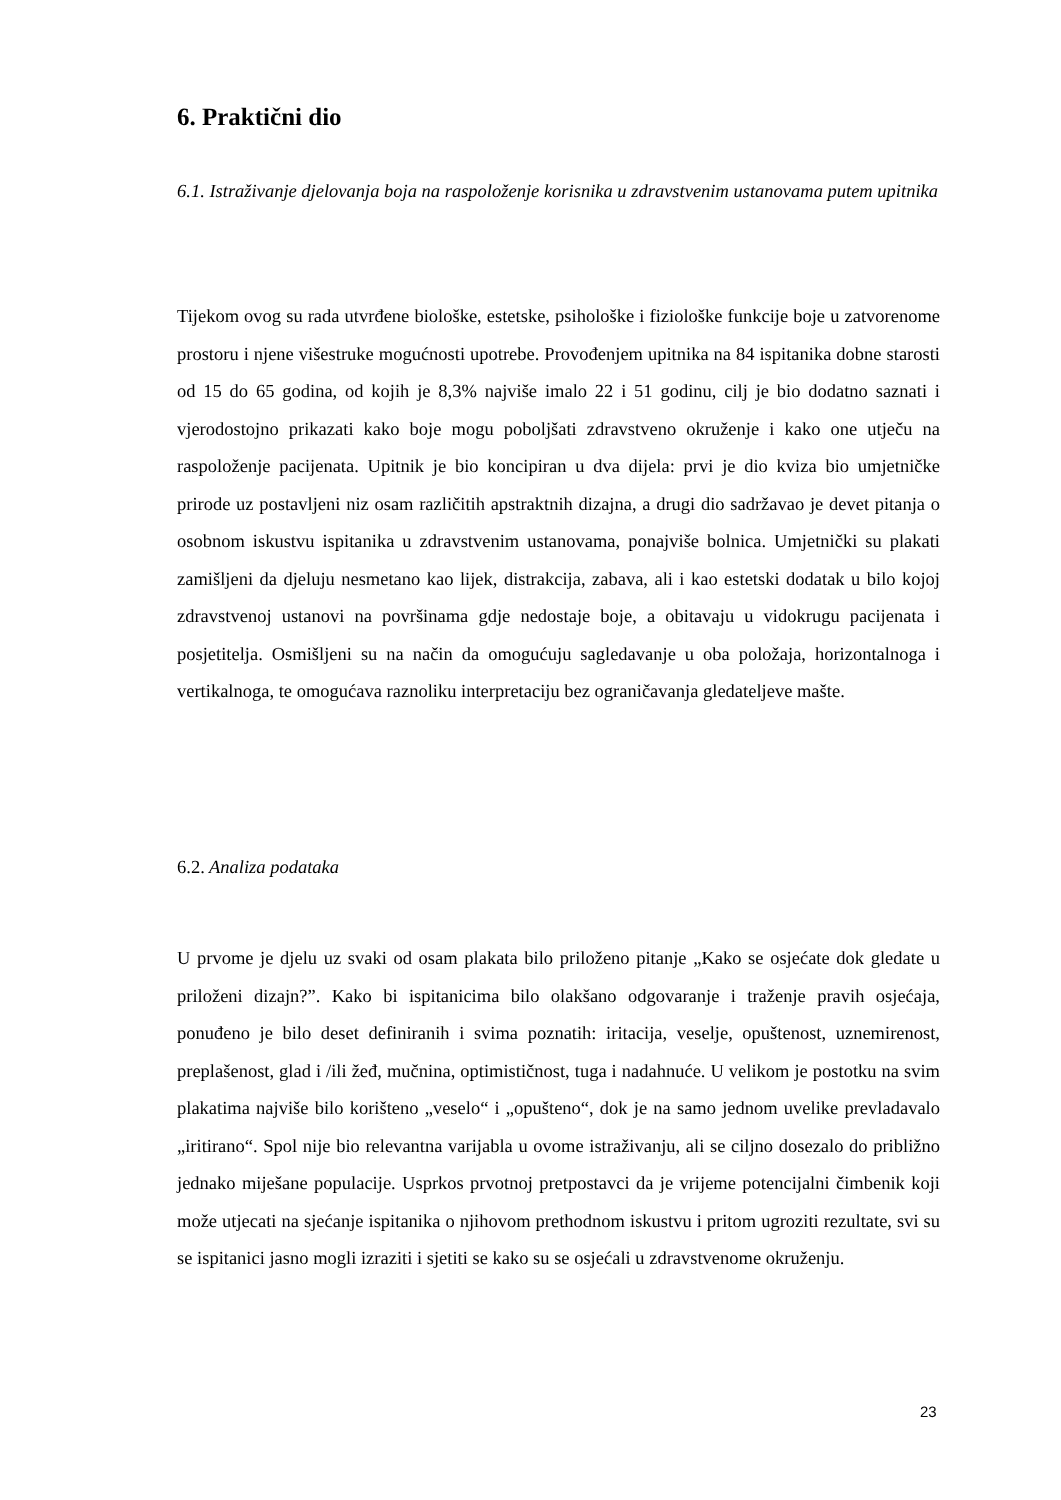6. Praktični dio
6.1. Istraživanje djelovanja boja na raspoloženje korisnika u zdravstvenim ustanovama putem upitnika
Tijekom ovog su rada utvrđene biološke, estetske, psihološke i fiziološke funkcije boje u zatvorenome prostoru i njene višestruke mogućnosti upotrebe. Provođenjem upitnika na 84 ispitanika dobne starosti od 15 do 65 godina, od kojih je 8,3% najviše imalo 22 i 51 godinu, cilj je bio dodatno saznati i vjerodostojno prikazati kako boje mogu poboljšati zdravstveno okruženje i kako one utječu na raspoloženje pacijenata. Upitnik je bio koncipiran u dva dijela: prvi je dio kviza bio umjetničke prirode uz postavljeni niz osam različitih apstraktnih dizajna, a drugi dio sadržavao je devet pitanja o osobnom iskustvu ispitanika u zdravstvenim ustanovama, ponajviše bolnica. Umjetnički su plakati zamišljeni da djeluju nesmetano kao lijek, distrakcija, zabava, ali i kao estetski dodatak u bilo kojoj zdravstvenoj ustanovi na površinama gdje nedostaje boje, a obitavaju u vidokrugu pacijenata i posjetitelja. Osmišljeni su na način da omogućuju sagledavanje u oba položaja, horizontalnoga i vertikalnoga, te omogućava raznoliku interpretaciju bez ograničavanja gledateljeve mašte.
6.2. Analiza podataka
U prvome je djelu uz svaki od osam plakata bilo priloženo pitanje „Kako se osjećate dok gledate u priloženi dizajn?”. Kako bi ispitanicima bilo olakšano odgovaranje i traženje pravih osjećaja, ponuđeno je bilo deset definiranih i svima poznatih: iritacija, veselje, opuštenost, uznemirenost, preplašenost, glad i /ili žeđ, mučnina, optimističnost, tuga i nadahnuće. U velikom je postotku na svim plakatima najviše bilo korišteno „veselo“ i „opušteno“, dok je na samo jednom uvelike prevladavalo „iritirano“. Spol nije bio relevantna varijabla u ovome istraživanju, ali se ciljno dosezalo do približno jednako miješane populacije. Usprkos prvotnoj pretpostavci da je vrijeme potencijalni čimbenik koji može utjecati na sjećanje ispitanika o njihovom prethodnom iskustvu i pritom ugroziti rezultate, svi su se ispitanici jasno mogli izraziti i sjetiti se kako su se osjećali u zdravstvenome okruženju.
23